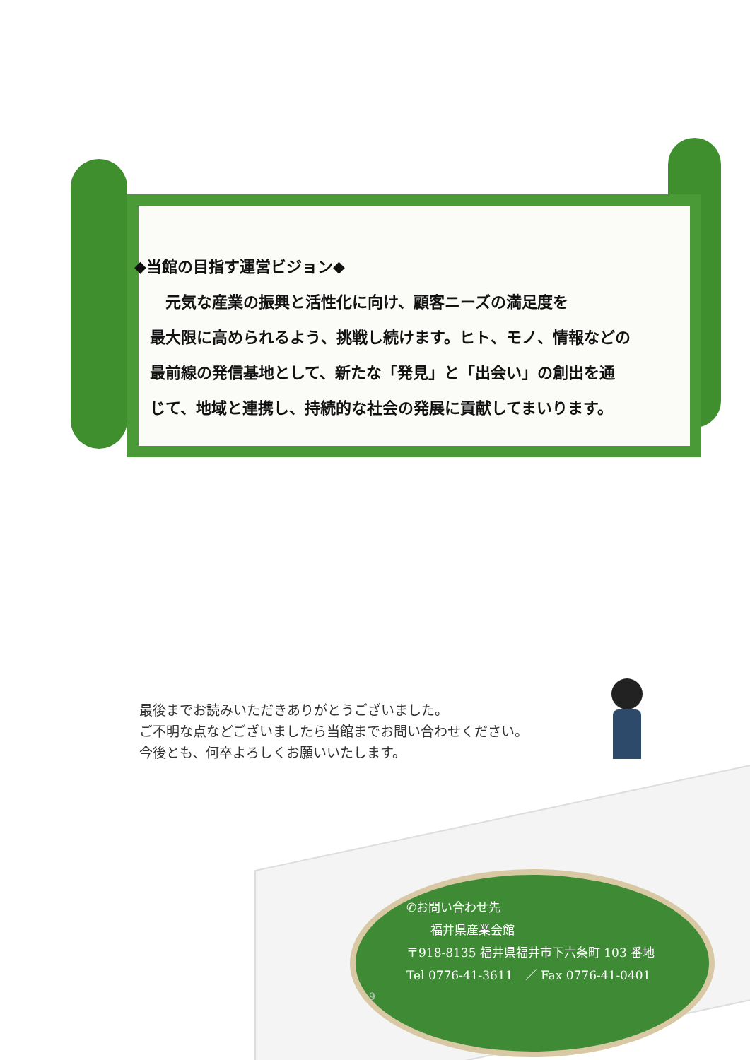◆当館の目指す運営ビジョン◆
　　元気な産業の振興と活性化に向け、顧客ニーズの満足度を
　最大限に高められるよう、挑戦し続けます。ヒト、モノ、情報などの
　最前線の発信基地として、新たな「発見」と「出会い」の創出を通
　じて、地域と連携し、持続的な社会の発展に貢献してまいります。
最後までお読みいただきありがとうございました。
ご不明な点などございましたら当館までお問い合わせください。
今後とも、何卒よろしくお願いいたします。
✆お問い合わせ先
　　福井県産業会館
〒918-8135 福井県福井市下六条町 103 番地
Tel 0776-41-3611　／ Fax 0776-41-0401
9